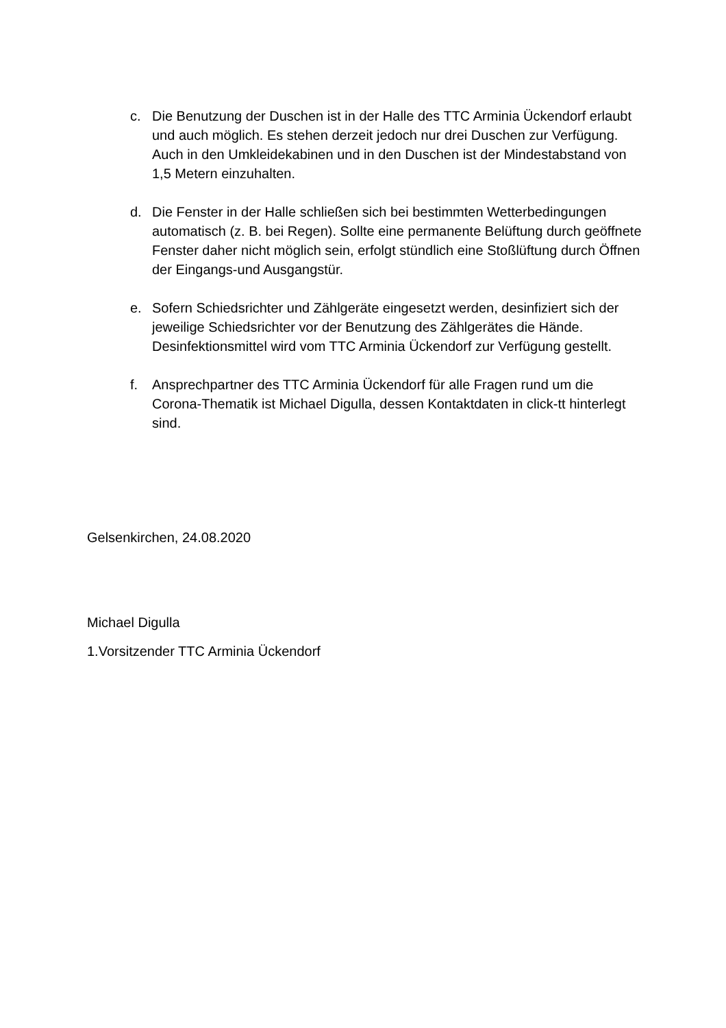c. Die Benutzung der Duschen ist in der Halle des TTC Arminia Ückendorf erlaubt und auch möglich. Es stehen derzeit jedoch nur drei Duschen zur Verfügung. Auch in den Umkleidekabinen und in den Duschen ist der Mindestabstand von 1,5 Metern einzuhalten.
d. Die Fenster in der Halle schließen sich bei bestimmten Wetterbedingungen automatisch (z. B. bei Regen). Sollte eine permanente Belüftung durch geöffnete Fenster daher nicht möglich sein, erfolgt stündlich eine Stoßlüftung durch Öffnen der Eingangs-und Ausgangstür.
e. Sofern Schiedsrichter und Zählgeräte eingesetzt werden, desinfiziert sich der jeweilige Schiedsrichter vor der Benutzung des Zählgerätes die Hände. Desinfektionsmittel wird vom TTC Arminia Ückendorf zur Verfügung gestellt.
f. Ansprechpartner des TTC Arminia Ückendorf für alle Fragen rund um die Corona-Thematik ist Michael Digulla, dessen Kontaktdaten in click-tt hinterlegt sind.
Gelsenkirchen, 24.08.2020
Michael Digulla
1.Vorsitzender TTC Arminia Ückendorf